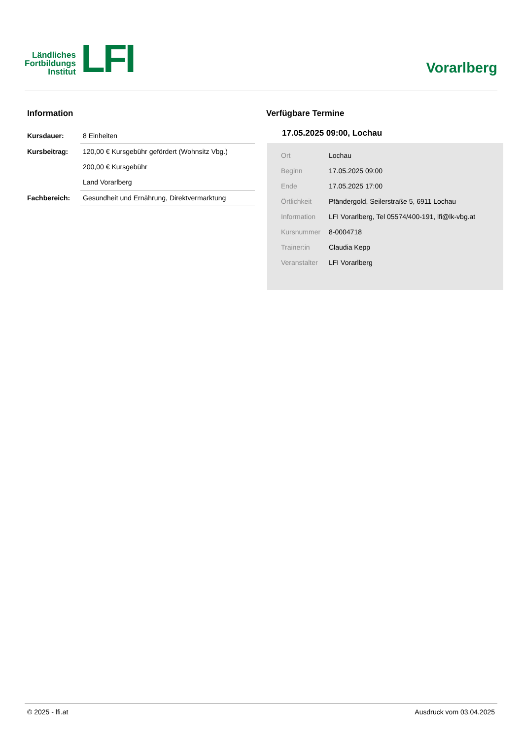Ländliches
Fortbildungs
Institut
LFI
Vorarlberg
Information
| Kursdauer: | 8 Einheiten |
| Kursbeitrag: | 120,00 € Kursgebühr gefördert (Wohnsitz Vbg.) |
| | 200,00 € Kursgebühr |
| | Land Vorarlberg |
| Fachbereich: | Gesundheit und Ernährung, Direktvermarktung |
Verfügbare Termine
17.05.2025 09:00, Lochau
| Ort | Lochau |
| Beginn | 17.05.2025 09:00 |
| Ende | 17.05.2025 17:00 |
| Örtlichkeit | Pfändergold, Seilerstraße 5, 6911 Lochau |
| Information | LFI Vorarlberg, Tel 05574/400-191, lfi@lk-vbg.at |
| Kursnummer | 8-0004718 |
| Trainer:in | Claudia Kepp |
| Veranstalter | LFI Vorarlberg |
© 2025 - lfi.at Ausdruck vom 03.04.2025